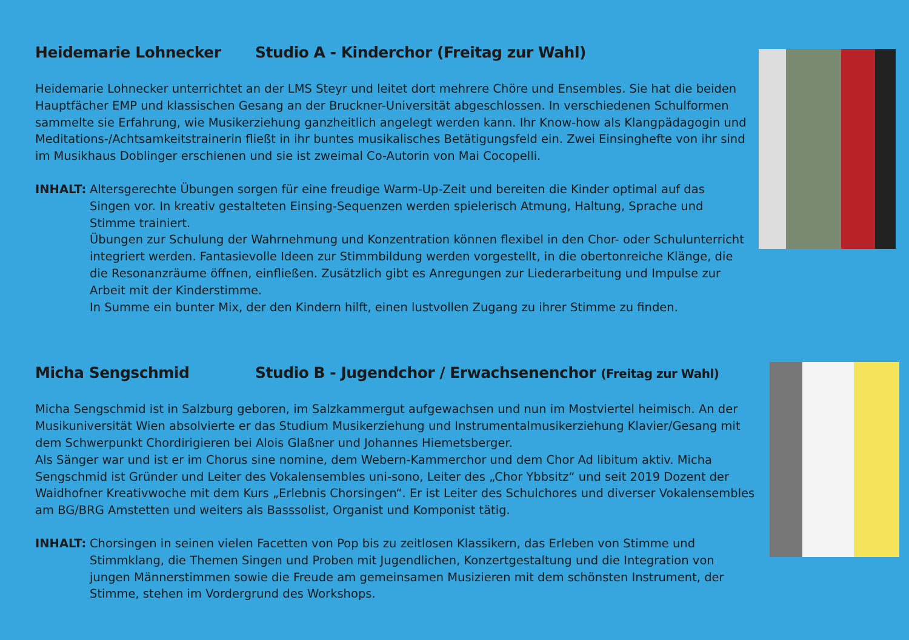Heidemarie Lohnecker Studio A - Kinderchor (Freitag zur Wahl)
Heidemarie Lohnecker unterrichtet an der LMS Steyr und leitet dort mehrere Chöre und Ensembles. Sie hat die beiden Hauptfächer EMP und klassischen Gesang an der Bruckner-Universität abgeschlossen. In verschiedenen Schulformen sammelte sie Erfahrung, wie Musikerziehung ganzheitlich angelegt werden kann. Ihr Know-how als Klangpädagogin und Meditations-/Achtsamkeitstrainerin fließt in ihr buntes musikalisches Betätigungsfeld ein. Zwei Einsinghefte von ihr sind im Musikhaus Doblinger erschienen und sie ist zweimal Co-Autorin von Mai Cocopelli.
INHALT: Altersgerechte Übungen sorgen für eine freudige Warm-Up-Zeit und bereiten die Kinder optimal auf das Singen vor. In kreativ gestalteten Einsing-Sequenzen werden spielerisch Atmung, Haltung, Sprache und Stimme trainiert.
Übungen zur Schulung der Wahrnehmung und Konzentration können flexibel in den Chor- oder Schulunterricht integriert werden. Fantasievolle Ideen zur Stimmbildung werden vorgestellt, in die obertonreiche Klänge, die die Resonanzräume öffnen, einfließen. Zusätzlich gibt es Anregungen zur Liederarbeitung und Impulse zur Arbeit mit der Kinderstimme.
In Summe ein bunter Mix, der den Kindern hilft, einen lustvollen Zugang zu ihrer Stimme zu finden.
Micha Sengschmid Studio B - Jugendchor / Erwachsenenchor (Freitag zur Wahl)
Micha Sengschmid ist in Salzburg geboren, im Salzkammergut aufgewachsen und nun im Mostviertel heimisch. An der Musikuniversität Wien absolvierte er das Studium Musikerziehung und Instrumentalmusikerziehung Klavier/Gesang mit dem Schwerpunkt Chordirigieren bei Alois Glaßner und Johannes Hiemetsberger.
Als Sänger war und ist er im Chorus sine nomine, dem Webern-Kammerchor und dem Chor Ad libitum aktiv. Micha Sengschmid ist Gründer und Leiter des Vokalensembles uni-sono, Leiter des „Chor Ybbsitz“ und seit 2019 Dozent der Waidhofner Kreativwoche mit dem Kurs „Erlebnis Chorsingen“. Er ist Leiter des Schulchores und diverser Vokalensembles am BG/BRG Amstetten und weiters als Basssolist, Organist und Komponist tätig.
INHALT: Chorsingen in seinen vielen Facetten von Pop bis zu zeitlosen Klassikern, das Erleben von Stimme und Stimmklang, die Themen Singen und Proben mit Jugendlichen, Konzertgestaltung und die Integration von jungen Männerstimmen sowie die Freude am gemeinsamen Musizieren mit dem schönsten Instrument, der Stimme, stehen im Vordergrund des Workshops.